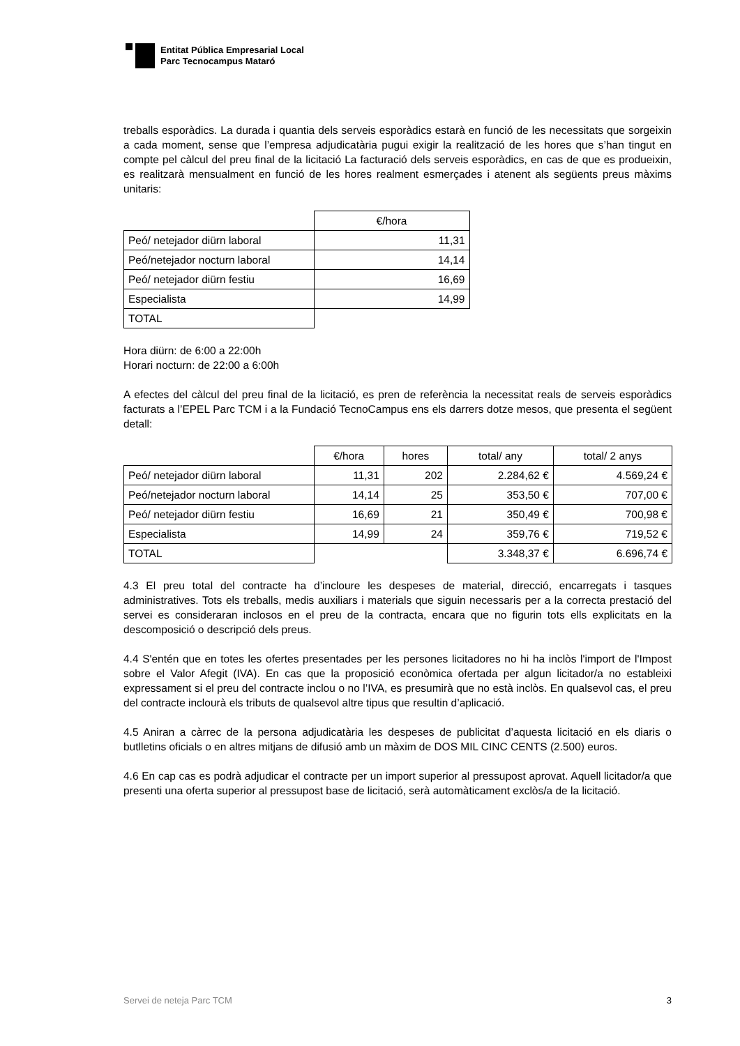Entitat Pública Empresarial Local
Parc Tecnocampus Mataró
treballs esporàdics. La durada i quantia dels serveis esporàdics estarà en funció de les necessitats que sorgeixin a cada moment, sense que l’empresa adjudicatària pugui exigir la realització de les hores que s’han tingut en compte pel càlcul del preu final de la licitació La facturació dels serveis esporàdics, en cas de que es produeixin, es realitzarà mensualment en funció de les hores realment esmerçades i atenent als següents preus màxims unitaris:
| | €/hora |
| Peó/ netejador diürn laboral | 11,31 |
| Peó/netejador nocturn laboral | 14,14 |
| Peó/ netejador diürn festiu | 16,69 |
| Especialista | 14,99 |
| TOTAL | |
Hora diürn: de 6:00 a 22:00h
Horari nocturn: de 22:00 a 6:00h
A efectes del càlcul del preu final de la licitació, es pren de referència la necessitat reals de serveis esporàdics facturats a l’EPEL Parc TCM i a la Fundació TecnoCampus ens els darrers dotze mesos, que presenta el següent detall:
| | €/hora | hores | total/ any | total/ 2 anys |
| Peó/ netejador diürn laboral | 11,31 | 202 | 2.284,62 € | 4.569,24 € |
| Peó/netejador nocturn laboral | 14,14 | 25 | 353,50 € | 707,00 € |
| Peó/ netejador diürn festiu | 16,69 | 21 | 350,49 € | 700,98 € |
| Especialista | 14,99 | 24 | 359,76 € | 719,52 € |
| TOTAL | | | 3.348,37 € | 6.696,74 € |
4.3 El preu total del contracte ha d’incloure les despeses de material, direcció, encarregats i tasques administratives. Tots els treballs, medis auxiliars i materials que siguin necessaris per a la correcta prestació del servei es consideraran inclosos en el preu de la contracta, encara que no figurin tots ells explicitats en la descomposició o descripció dels preus.
4.4 S'entén que en totes les ofertes presentades per les persones licitadores no hi ha inclòs l'import de l'Impost sobre el Valor Afegit (IVA). En cas que la proposició econòmica ofertada per algun licitador/a no estableixi expressament si el preu del contracte inclou o no l’IVA, es presumirà que no està inclòs. En qualsevol cas, el preu del contracte inclourà els tributs de qualsevol altre tipus que resultin d’aplicació.
4.5 Aniran a càrrec de la persona adjudicatària les despeses de publicitat d’aquesta licitació en els diaris o butlletins oficials o en altres mitjans de difusió amb un màxim de DOS MIL CINC CENTS (2.500) euros.
4.6 En cap cas es podrà adjudicar el contracte per un import superior al pressupost aprovat. Aquell licitador/a que presenti una oferta superior al pressupost base de licitació, serà automàticament exclòs/a de la licitació.
Servei de neteja Parc TCM 3